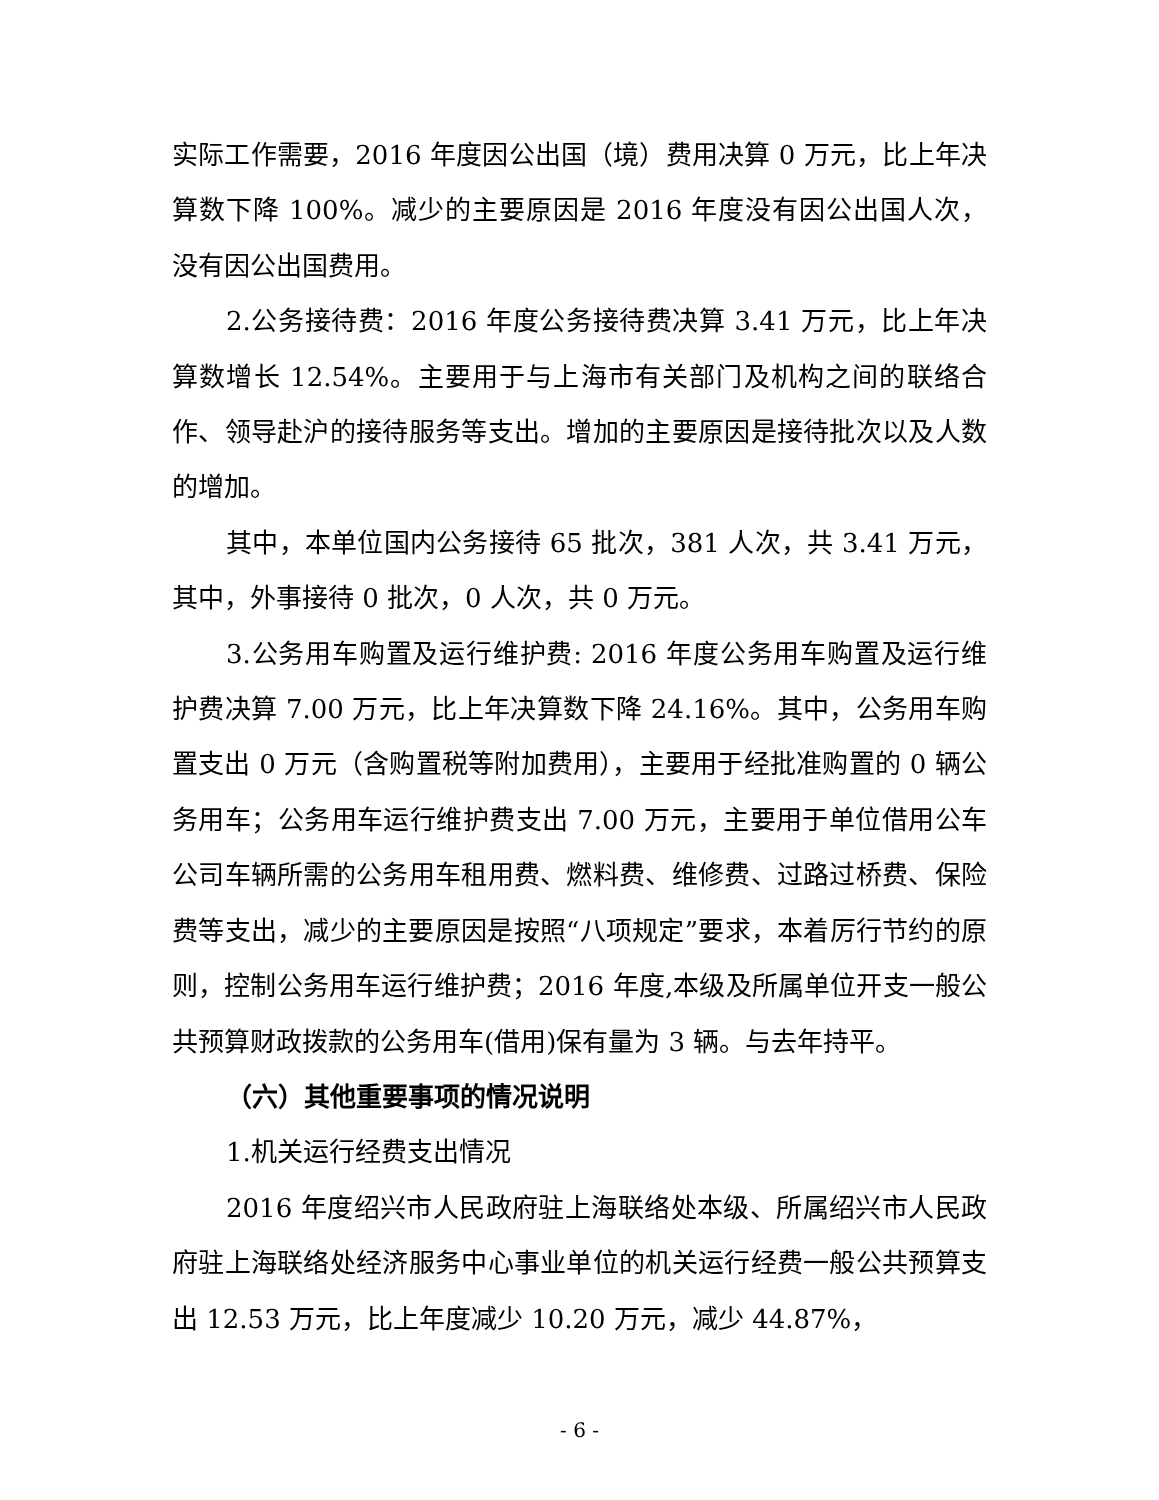实际工作需要，2016 年度因公出国（境）费用决算 0 万元，比上年决算数下降 100%。减少的主要原因是 2016 年度没有因公出国人次，没有因公出国费用。
2.公务接待费：2016 年度公务接待费决算 3.41 万元，比上年决算数增长 12.54%。主要用于与上海市有关部门及机构之间的联络合作、领导赴沪的接待服务等支出。增加的主要原因是接待批次以及人数的增加。
其中，本单位国内公务接待 65 批次，381 人次，共 3.41 万元，其中，外事接待 0 批次，0 人次，共 0 万元。
3.公务用车购置及运行维护费: 2016 年度公务用车购置及运行维护费决算 7.00 万元，比上年决算数下降 24.16%。其中，公务用车购置支出 0 万元（含购置税等附加费用），主要用于经批准购置的 0 辆公务用车；公务用车运行维护费支出 7.00 万元，主要用于单位借用公车公司车辆所需的公务用车租用费、燃料费、维修费、过路过桥费、保险费等支出，减少的主要原因是按照“八项规定”要求，本着厉行节约的原则，控制公务用车运行维护费；2016 年度,本级及所属单位开支一般公共预算财政拨款的公务用车(借用)保有量为 3 辆。与去年持平。
（六）其他重要事项的情况说明
1.机关运行经费支出情况
2016 年度绍兴市人民政府驻上海联络处本级、所属绍兴市人民政府驻上海联络处经济服务中心事业单位的机关运行经费一般公共预算支出 12.53 万元，比上年度减少 10.20 万元，减少 44.87%，
- 6 -